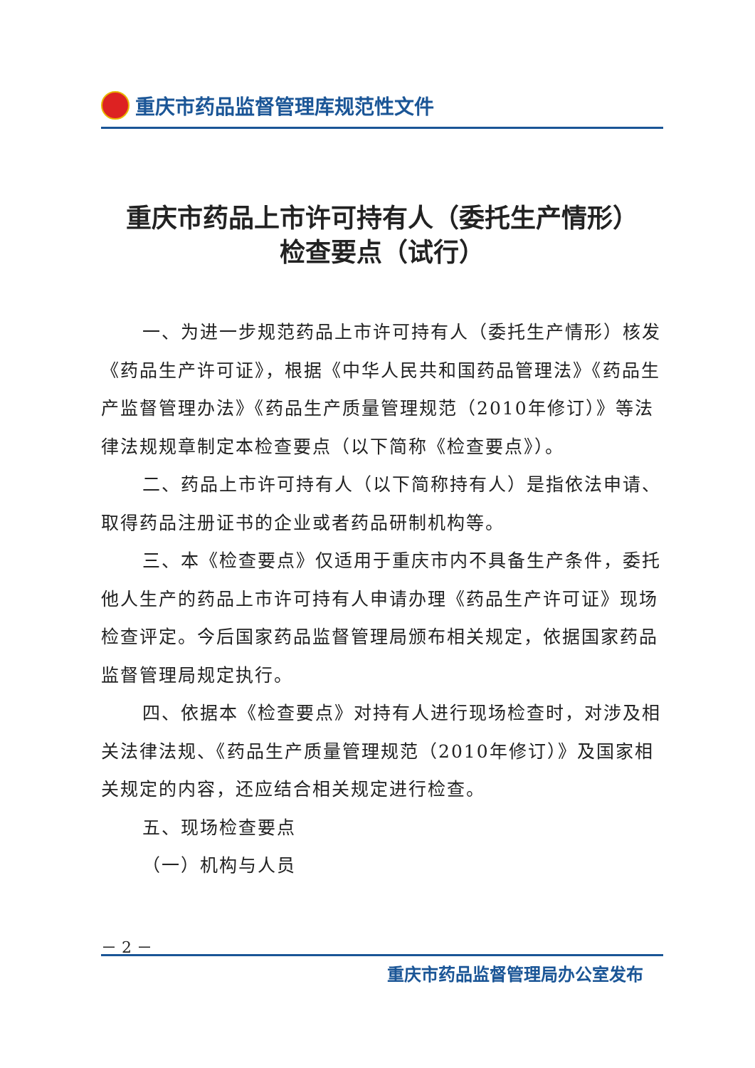重庆市药品监督管理库规范性文件
重庆市药品上市许可持有人（委托生产情形）
检查要点（试行）
一、为进一步规范药品上市许可持有人（委托生产情形）核发《药品生产许可证》，根据《中华人民共和国药品管理法》《药品生产监督管理办法》《药品生产质量管理规范（2010年修订）》等法律法规规章制定本检查要点（以下简称《检查要点》）。
二、药品上市许可持有人（以下简称持有人）是指依法申请、取得药品注册证书的企业或者药品研制机构等。
三、本《检查要点》仅适用于重庆市内不具备生产条件，委托他人生产的药品上市许可持有人申请办理《药品生产许可证》现场检查评定。今后国家药品监督管理局颁布相关规定，依据国家药品监督管理局规定执行。
四、依据本《检查要点》对持有人进行现场检查时，对涉及相关法律法规、《药品生产质量管理规范（2010年修订）》及国家相关规定的内容，还应结合相关规定进行检查。
五、现场检查要点
（一）机构与人员
－ 2 －
重庆市药品监督管理局办公室发布